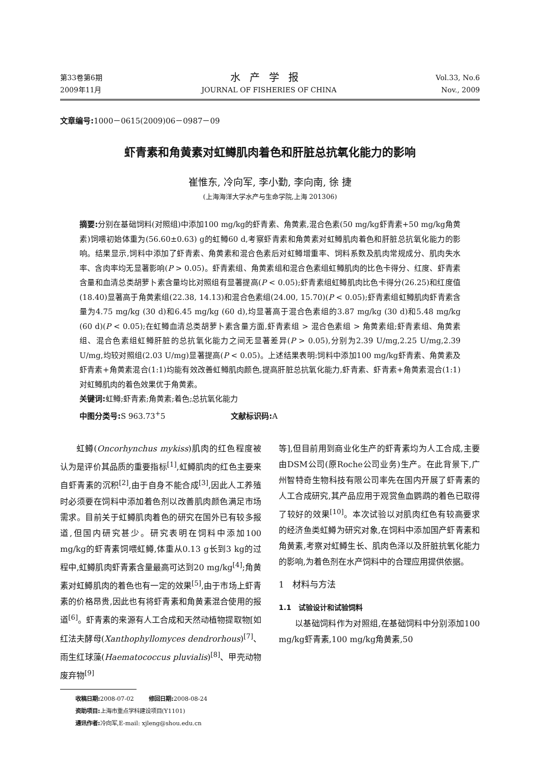第33卷第6期
2009年11月
水产学报
JOURNAL OF FISHERIES OF CHINA
Vol.33, No.6
Nov., 2009
文章编号: 1000－0615(2009)06－0987－09
虾青素和角黄素对虹鳟肌肉着色和肝脏总抗氧化能力的影响
崔惟东, 冷向军, 李小勤, 李向南, 徐 捷
(上海海洋大学水产与生命学院,上海 201306)
摘要: 分别在基础饲料(对照组)中添加100 mg/kg的虾青素、角黄素,混合色素(50 mg/kg虾青素+50 mg/kg角黄素)饲喂初始体重为(56.60±0.63) g的虹鳟60 d,考察虾青素和角黄素对虹鳟肌肉着色和肝脏总抗氧化能力的影响。结果显示,饲料中添加了虾青素、角黄素和混合色素后对虹鳟增重率、饲料系数及肌肉常规成分、肌肉失水率、含肉率均无显著影响(P > 0.05)。虾青素组、角黄素组和混合色素组虹鳟肌肉的比色卡得分、红度、虾青素含量和血清总类胡萝卜素含量均比对照组有显著提高(P < 0.05);虾青素组虹鳟肌肉比色卡得分(26.25)和红度值(18.40)显著高于角黄素组(22.38, 14.13)和混合色素组(24.00, 15.70)(P < 0.05);虾青素组虹鳟肌肉虾青素含量为4.75 mg/kg (30 d)和6.45 mg/kg (60 d),均显著高于混合色素组的3.87 mg/kg (30 d)和5.48 mg/kg (60 d)(P < 0.05);在虹鳟血清总类胡萝卜素含量方面,虾青素组 > 混合色素组 > 角黄素组;虾青素组、角黄素组、混合色素组虹鳟肝脏的总抗氧化能力之间无显著差异(P > 0.05),分别为2.39 U/mg,2.25 U/mg,2.39 U/mg,均较对照组(2.03 U/mg)显著提高(P < 0.05)。上述结果表明:饲料中添加100 mg/kg虾青素、角黄素及虾青素+角黄素混合(1:1)均能有效改善虹鳟肌肉颜色,提高肝脏总抗氧化能力,虾青素、虾青素+角黄素混合(1:1)对虹鳟肌肉的着色效果优于角黄素。
关键词: 虹鳟;虾青素;角黄素;着色;总抗氧化能力
中图分类号: S 963.73<sup>+</sup>5 文献标识码: A
虹鳟(Oncorhynchus mykiss)肌肉的红色程度被认为是评价其品质的重要指标<sup>[1]</sup>,虹鳟肌肉的红色主要来自虾青素的沉积<sup>[2]</sup>,由于自身不能合成<sup>[3]</sup>,因此人工养殖时必须要在饲料中添加着色剂以改善肌肉颜色满足市场需求。目前关于虹鳟肌肉着色的研究在国外已有较多报道,但国内研究甚少。研究表明在饲料中添加100 mg/kg的虾青素饲喂虹鳟,体重从0.13 g长到3 kg的过程中,虹鳟肌肉虾青素含量最高可达到20 mg/kg<sup>[4]</sup>;角黄素对虹鳟肌肉的着色也有一定的效果<sup>[5]</sup>,由于市场上虾青素的价格昂贵,因此也有将虾青素和角黄素混合使用的报道<sup>[6]</sup>。虾青素的来源有人工合成和天然动植物提取物[如红法夫酵母(Xanthophyllomyces dendrorhous)<sup>[7]</sup>、雨生红球藻(Haematococcus pluvialis)<sup>[8]</sup>、甲壳动物废弃物<sup>[9]</sup>
收稿日期: 2008-07-02 修回日期: 2008-08-24
资助项目: 上海市重点学科建设项目(Y1101)
通讯作者: 冷向军,E-mail: xjleng@shou.edu.cn
等],但目前用到商业化生产的虾青素均为人工合成,主要由DSM公司(原Roche公司业务)生产。在此背景下,广州智特奇生物科技有限公司率先在国内开展了虾青素的人工合成研究,其产品应用于观赏鱼血鹦鹉的着色已取得了较好的效果<sup>[10]</sup>。本次试验以对肌肉红色有较高要求的经济鱼类虹鳟为研究对象,在饲料中添加国产虾青素和角黄素,考察对虹鳟生长、肌肉色泽以及肝脏抗氧化能力的影响,为着色剂在水产饲料中的合理应用提供依据。
1 材料与方法
1.1 试验设计和试验饲料
以基础饲料作为对照组,在基础饲料中分别添加100 mg/kg虾青素,100 mg/kg角黄素,50